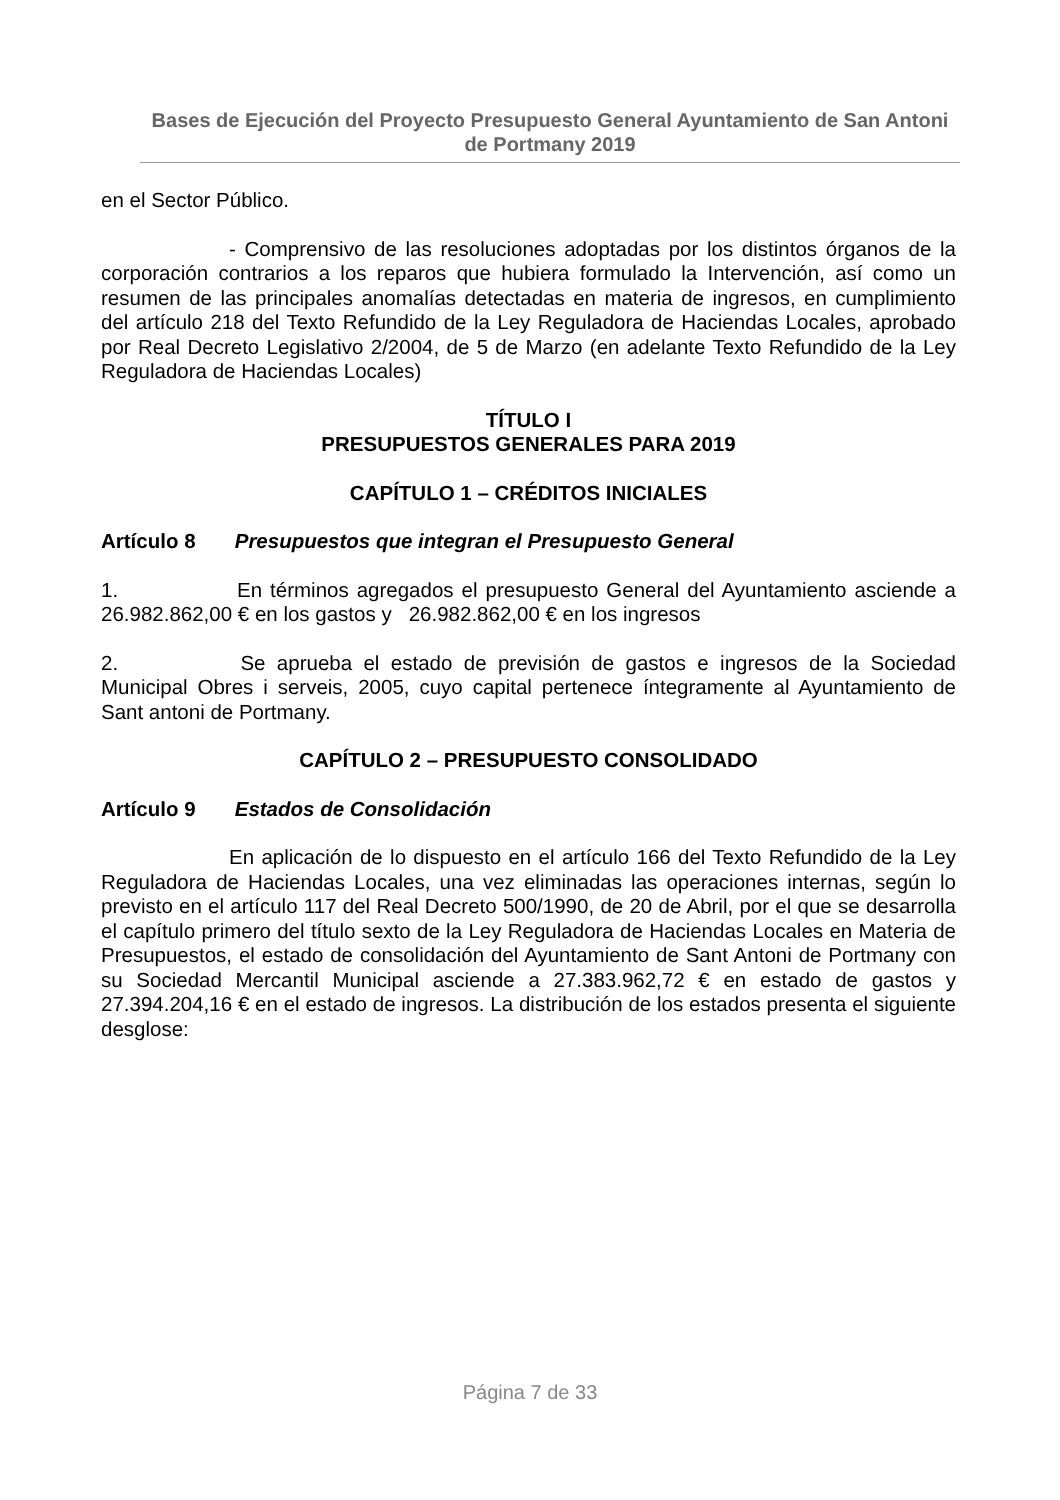Bases de Ejecución del Proyecto Presupuesto General Ayuntamiento de San Antoni de Portmany 2019
en el Sector Público.
- Comprensivo de las resoluciones adoptadas por los distintos órganos de la corporación contrarios a los reparos que hubiera formulado la Intervención, así como un resumen de las principales anomalías detectadas en materia de ingresos, en cumplimiento del artículo 218 del Texto Refundido de la Ley Reguladora de Haciendas Locales, aprobado por Real Decreto Legislativo 2/2004, de 5 de Marzo (en adelante Texto Refundido de la Ley Reguladora de Haciendas Locales)
TÍTULO I
PRESUPUESTOS GENERALES PARA 2019
CAPÍTULO 1 – CRÉDITOS INICIALES
Artículo 8 Presupuestos que integran el Presupuesto General
1. En términos agregados el presupuesto General del Ayuntamiento asciende a 26.982.862,00 € en los gastos y 26.982.862,00 € en los ingresos
2. Se aprueba el estado de previsión de gastos e ingresos de la Sociedad Municipal Obres i serveis, 2005, cuyo capital pertenece íntegramente al Ayuntamiento de Sant antoni de Portmany.
CAPÍTULO 2 – PRESUPUESTO CONSOLIDADO
Artículo 9 Estados de Consolidación
En aplicación de lo dispuesto en el artículo 166 del Texto Refundido de la Ley Reguladora de Haciendas Locales, una vez eliminadas las operaciones internas, según lo previsto en el artículo 117 del Real Decreto 500/1990, de 20 de Abril, por el que se desarrolla el capítulo primero del título sexto de la Ley Reguladora de Haciendas Locales en Materia de Presupuestos, el estado de consolidación del Ayuntamiento de Sant Antoni de Portmany con su Sociedad Mercantil Municipal asciende a 27.383.962,72 € en estado de gastos y 27.394.204,16 € en el estado de ingresos. La distribución de los estados presenta el siguiente desglose:
Página 7 de 33